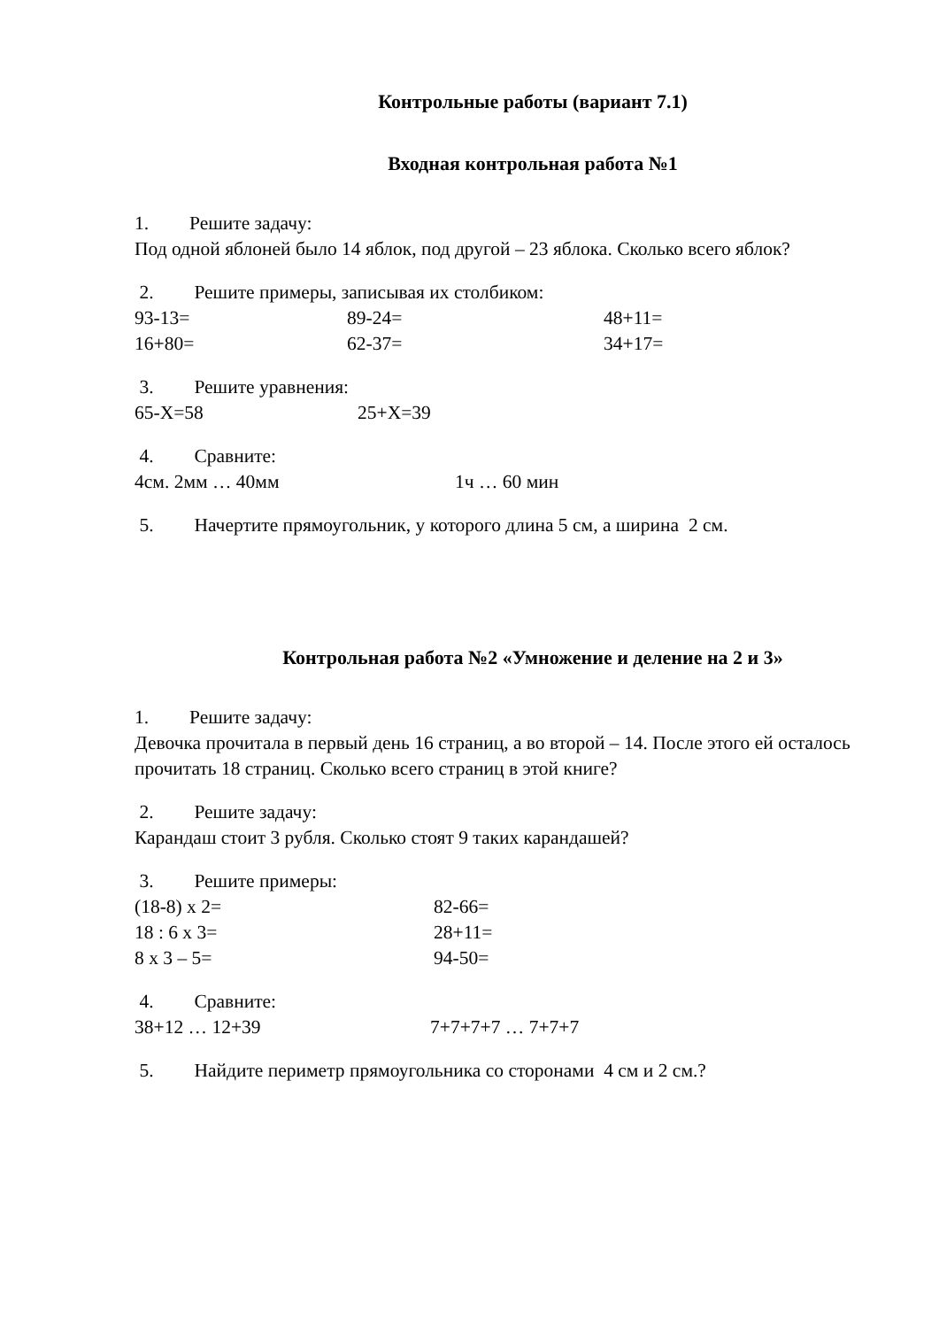Контрольные работы (вариант 7.1)
Входная контрольная работа №1
1. Решите задачу:
Под одной яблоней было 14 яблок, под другой – 23 яблока. Сколько всего яблок?
2. Решите примеры, записывая их столбиком:
93-13= 89-24= 48+11=
16+80= 62-37= 34+17=
3. Решите уравнения:
65-X=58 25+X=39
4. Сравните:
4см. 2мм … 40мм 1ч … 60 мин
5. Начертите прямоугольник, у которого длина 5 см, а ширина 2 см.
Контрольная работа №2 «Умножение и деление на 2 и 3»
1. Решите задачу:
Девочка прочитала в первый день 16 страниц, а во второй – 14. После этого ей осталось прочитать 18 страниц. Сколько всего страниц в этой книге?
2. Решите задачу:
Карандаш стоит 3 рубля. Сколько стоят 9 таких карандашей?
3. Решите примеры:
(18-8) х 2= 82-66=
18 : 6 х 3= 28+11=
8 х 3 – 5= 94-50=
4. Сравните:
38+12 … 12+39 7+7+7+7 … 7+7+7
5. Найдите периметр прямоугольника со сторонами 4 см и 2 см.?